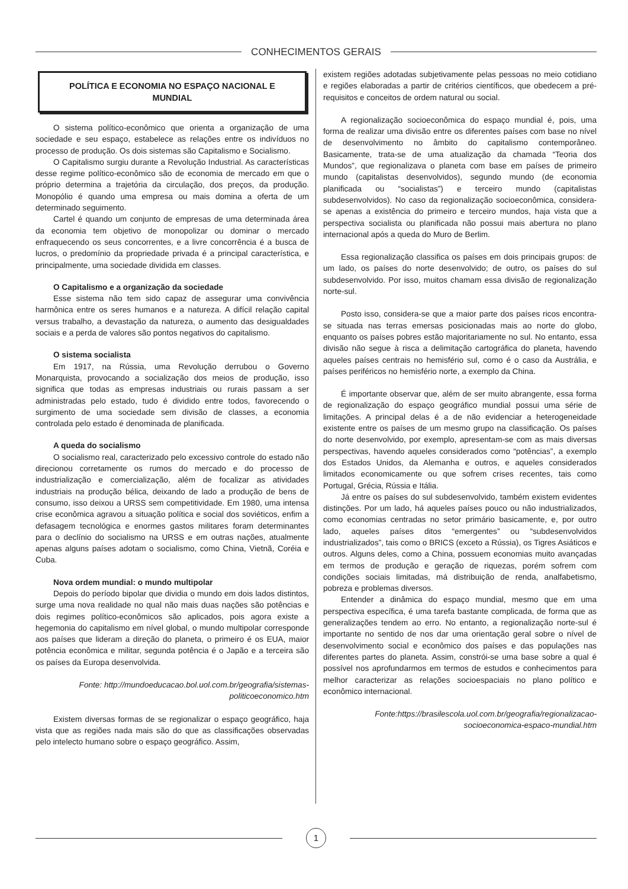CONHECIMENTOS GERAIS
POLÍTICA E ECONOMIA NO ESPAÇO NACIONAL E MUNDIAL
O sistema político-econômico que orienta a organização de uma sociedade e seu espaço, estabelece as relações entre os indivíduos no processo de produção. Os dois sistemas são Capitalismo e Socialismo.
O Capitalismo surgiu durante a Revolução Industrial. As características desse regime político-econômico são de economia de mercado em que o próprio determina a trajetória da circulação, dos preços, da produção. Monopólio é quando uma empresa ou mais domina a oferta de um determinado seguimento.
Cartel é quando um conjunto de empresas de uma determinada área da economia tem objetivo de monopolizar ou dominar o mercado enfraquecendo os seus concorrentes, e a livre concorrência é a busca de lucros, o predomínio da propriedade privada é a principal característica, e principalmente, uma sociedade dividida em classes.
O Capitalismo e a organização da sociedade
Esse sistema não tem sido capaz de assegurar uma convivência harmônica entre os seres humanos e a natureza. A difícil relação capital versus trabalho, a devastação da natureza, o aumento das desigualdades sociais e a perda de valores são pontos negativos do capitalismo.
O sistema socialista
Em 1917, na Rússia, uma Revolução derrubou o Governo Monarquista, provocando a socialização dos meios de produção, isso significa que todas as empresas industriais ou rurais passam a ser administradas pelo estado, tudo é dividido entre todos, favorecendo o surgimento de uma sociedade sem divisão de classes, a economia controlada pelo estado é denominada de planificada.
A queda do socialismo
O socialismo real, caracterizado pelo excessivo controle do estado não direcionou corretamente os rumos do mercado e do processo de industrialização e comercialização, além de focalizar as atividades industriais na produção bélica, deixando de lado a produção de bens de consumo, isso deixou a URSS sem competitividade. Em 1980, uma intensa crise econômica agravou a situação política e social dos soviéticos, enfim a defasagem tecnológica e enormes gastos militares foram determinantes para o declínio do socialismo na URSS e em outras nações, atualmente apenas alguns países adotam o socialismo, como China, Vietnã, Coréia e Cuba.
Nova ordem mundial: o mundo multipolar
Depois do período bipolar que dividia o mundo em dois lados distintos, surge uma nova realidade no qual não mais duas nações são potências e dois regimes político-econômicos são aplicados, pois agora existe a hegemonia do capitalismo em nível global, o mundo multipolar corresponde aos países que lideram a direção do planeta, o primeiro é os EUA, maior potência econômica e militar, segunda potência é o Japão e a terceira são os países da Europa desenvolvida.
Fonte: http://mundoeducacao.bol.uol.com.br/geografia/sistemas-politicoeconomico.htm
Existem diversas formas de se regionalizar o espaço geográfico, haja vista que as regiões nada mais são do que as classificações observadas pelo intelecto humano sobre o espaço geográfico. Assim,
existem regiões adotadas subjetivamente pelas pessoas no meio cotidiano e regiões elaboradas a partir de critérios científicos, que obedecem a pré-requisitos e conceitos de ordem natural ou social.
A regionalização socioeconômica do espaço mundial é, pois, uma forma de realizar uma divisão entre os diferentes países com base no nível de desenvolvimento no âmbito do capitalismo contemporâneo. Basicamente, trata-se de uma atualização da chamada “Teoria dos Mundos”, que regionalizava o planeta com base em países de primeiro mundo (capitalistas desenvolvidos), segundo mundo (de economia planificada ou “socialistas”) e terceiro mundo (capitalistas subdesenvolvidos). No caso da regionalização socioeconômica, considera-se apenas a existência do primeiro e terceiro mundos, haja vista que a perspectiva socialista ou planificada não possui mais abertura no plano internacional após a queda do Muro de Berlim.
Essa regionalização classifica os países em dois principais grupos: de um lado, os países do norte desenvolvido; de outro, os países do sul subdesenvolvido. Por isso, muitos chamam essa divisão de regionalização norte-sul.
Posto isso, considera-se que a maior parte dos países ricos encontra-se situada nas terras emersas posicionadas mais ao norte do globo, enquanto os países pobres estão majoritariamente no sul. No entanto, essa divisão não segue à risca a delimitação cartográfica do planeta, havendo aqueles países centrais no hemisfério sul, como é o caso da Austrália, e países periféricos no hemisfério norte, a exemplo da China.
É importante observar que, além de ser muito abrangente, essa forma de regionalização do espaço geográfico mundial possui uma série de limitações. A principal delas é a de não evidenciar a heterogeneidade existente entre os países de um mesmo grupo na classificação. Os países do norte desenvolvido, por exemplo, apresentam-se com as mais diversas perspectivas, havendo aqueles considerados como “potências”, a exemplo dos Estados Unidos, da Alemanha e outros, e aqueles considerados limitados economicamente ou que sofrem crises recentes, tais como Portugal, Grécia, Rússia e Itália.
Já entre os países do sul subdesenvolvido, também existem evidentes distinções. Por um lado, há aqueles países pouco ou não industrializados, como economias centradas no setor primário basicamente, e, por outro lado, aqueles países ditos “emergentes” ou “subdesenvolvidos industrializados”, tais como o BRICS (exceto a Rússia), os Tigres Asiáticos e outros. Alguns deles, como a China, possuem economias muito avançadas em termos de produção e geração de riquezas, porém sofrem com condições sociais limitadas, má distribuição de renda, analfabetismo, pobreza e problemas diversos.
Entender a dinâmica do espaço mundial, mesmo que em uma perspectiva específica, é uma tarefa bastante complicada, de forma que as generalizações tendem ao erro. No entanto, a regionalização norte-sul é importante no sentido de nos dar uma orientação geral sobre o nível de desenvolvimento social e econômico dos países e das populações nas diferentes partes do planeta. Assim, constrói-se uma base sobre a qual é possível nos aprofundarmos em termos de estudos e conhecimentos para melhor caracterizar as relações socioespaciais no plano político e econômico internacional.
Fonte:https://brasilescola.uol.com.br/geografia/regionalizacao-socioeconomica-espaco-mundial.htm
1